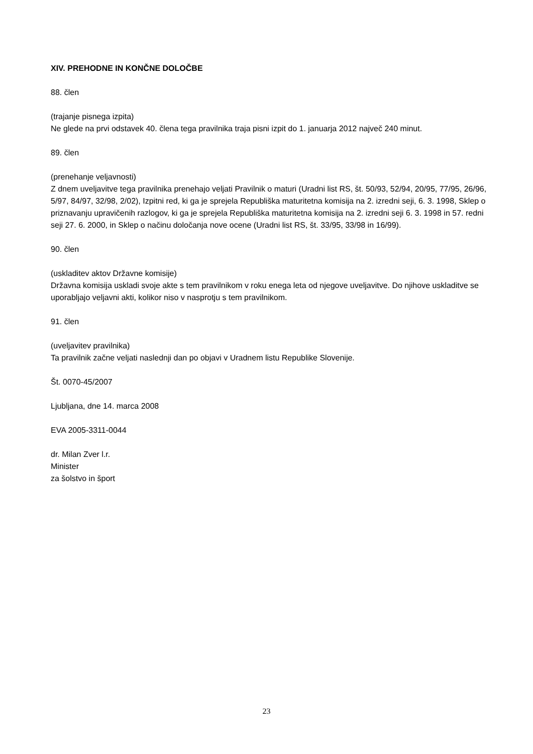XIV. PREHODNE IN KONČNE DOLOČBE
88. člen
(trajanje pisnega izpita)
Ne glede na prvi odstavek 40. člena tega pravilnika traja pisni izpit do 1. januarja 2012 največ 240 minut.
89. člen
(prenehanje veljavnosti)
Z dnem uveljavitve tega pravilnika prenehajo veljati Pravilnik o maturi (Uradni list RS, št. 50/93, 52/94, 20/95, 77/95, 26/96, 5/97, 84/97, 32/98, 2/02), Izpitni red, ki ga je sprejela Republiška maturitetna komisija na 2. izredni seji, 6. 3. 1998, Sklep o priznavanju upravičenih razlogov, ki ga je sprejela Republiška maturitetna komisija na 2. izredni seji 6. 3. 1998 in 57. redni seji 27. 6. 2000, in Sklep o načinu določanja nove ocene (Uradni list RS, št. 33/95, 33/98 in 16/99).
90. člen
(uskladitev aktov Državne komisije)
Državna komisija uskladi svoje akte s tem pravilnikom v roku enega leta od njegove uveljavitve. Do njihove uskladitve se uporabljajo veljavni akti, kolikor niso v nasprotju s tem pravilnikom.
91. člen
(uveljavitev pravilnika)
Ta pravilnik začne veljati naslednji dan po objavi v Uradnem listu Republike Slovenije.
Št. 0070-45/2007
Ljubljana, dne 14. marca 2008
EVA 2005-3311-0044
dr. Milan Zver l.r.
Minister
za šolstvo in šport
23